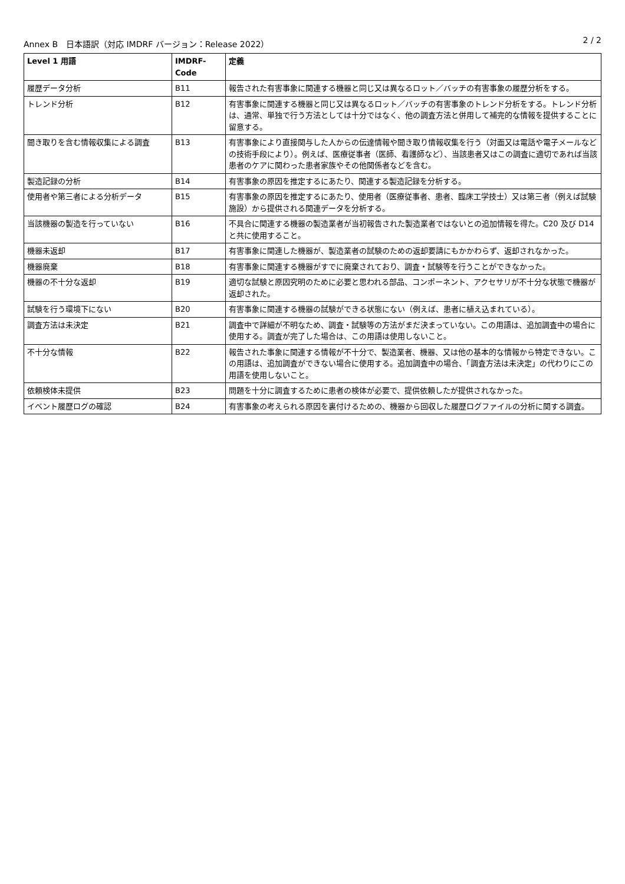Annex B　日本語訳（対応 IMDRF バージョン：Release 2022） 2 / 2
| Level 1 用語 | IMDRF-Code | 定義 |
| --- | --- | --- |
| 履歴データ分析 | B11 | 報告された有害事象に関連する機器と同じ又は異なるロット／バッチの有害事象の履歴分析をする。 |
| トレンド分析 | B12 | 有害事象に関連する機器と同じ又は異なるロット／バッチの有害事象のトレンド分析をする。トレンド分析は、通常、単独で行う方法としては十分ではなく、他の調査方法と併用して補完的な情報を提供することに留意する。 |
| 聞き取りを含む情報収集による調査 | B13 | 有害事象により直接関与した人からの伝達情報や聞き取り情報収集を行う（対面又は電話や電子メールなどの技術手段により）。例えば、医療従事者（医師、看護師など）、当該患者又はこの調査に適切であれば当該患者のケアに関わった患者家族やその他関係者などを含む。 |
| 製造記録の分析 | B14 | 有害事象の原因を推定するにあたり、関連する製造記録を分析する。 |
| 使用者や第三者による分析データ | B15 | 有害事象の原因を推定するにあたり、使用者（医療従事者、患者、臨床工学技士）又は第三者（例えば試験施設）から提供される関連データを分析する。 |
| 当該機器の製造を行っていない | B16 | 不具合に関連する機器の製造業者が当初報告された製造業者ではないとの追加情報を得た。C20 及び D14 と共に使用すること。 |
| 機器未返却 | B17 | 有害事象に関連した機器が、製造業者の試験のための返却要請にもかかわらず、返却されなかった。 |
| 機器廃棄 | B18 | 有害事象に関連する機器がすでに廃棄されており、調査・試験等を行うことができなかった。 |
| 機器の不十分な返却 | B19 | 適切な試験と原因究明のために必要と思われる部品、コンポーネント、アクセサリが不十分な状態で機器が返却された。 |
| 試験を行う環境下にない | B20 | 有害事象に関連する機器の試験ができる状態にない（例えば、患者に植え込まれている）。 |
| 調査方法は未決定 | B21 | 調査中で詳細が不明なため、調査・試験等の方法がまだ決まっていない。この用語は、追加調査中の場合に使用する。調査が完了した場合は、この用語は使用しないこと。 |
| 不十分な情報 | B22 | 報告された事象に関連する情報が不十分で、製造業者、機器、又は他の基本的な情報から特定できない。この用語は、追加調査ができない場合に使用する。追加調査中の場合、「調査方法は未決定」の代わりにこの用語を使用しないこと。 |
| 依頼検体未提供 | B23 | 問題を十分に調査するために患者の検体が必要で、提供依頼したが提供されなかった。 |
| イベント履歴ログの確認 | B24 | 有害事象の考えられる原因を裏付けるための、機器から回収した履歴ログファイルの分析に関する調査。 |